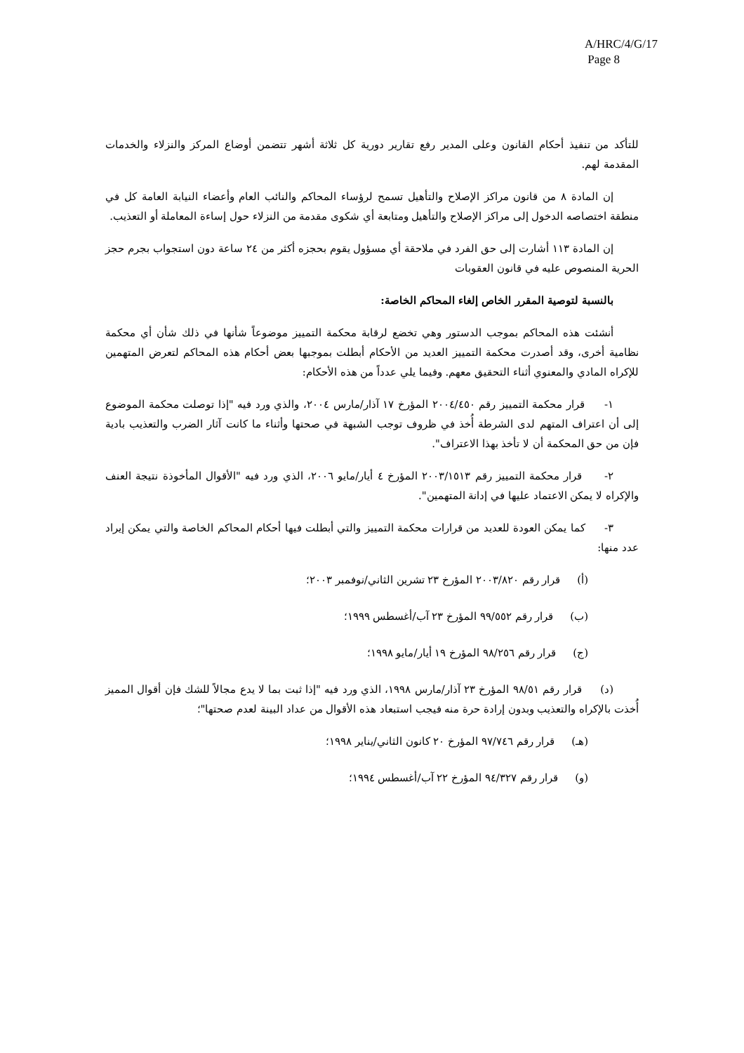A/HRC/4/G/17
Page 8
للتأكد من تنفيذ أحكام القانون وعلى المدير رفع تقارير دورية كل ثلاثة أشهر تتضمن أوضاع المركز والنزلاء والخدمات المقدمة لهم.
إن المادة ٨ من قانون مراكز الإصلاح والتأهيل تسمح لرؤساء المحاكم والنائب العام وأعضاء النيابة العامة كل في منطقة اختصاصه الدخول إلى مراكز الإصلاح والتأهيل ومتابعة أي شكوى مقدمة من النزلاء حول إساءة المعاملة أو التعذيب.
إن المادة ١١٣ أشارت إلى حق الفرد في ملاحقة أي مسؤول يقوم بحجزه أكثر من ٢٤ ساعة دون استجواب بجرم حجز الحرية المنصوص عليه في قانون العقوبات
بالنسبة لتوصية المقرر الخاص إلغاء المحاكم الخاصة:
أنشئت هذه المحاكم بموجب الدستور وهي تخضع لرقابة محكمة التمييز موضوعاً شأنها في ذلك شأن أي محكمة نظامية أخرى، وقد أصدرت محكمة التمييز العديد من الأحكام أبطلت بموجبها بعض أحكام هذه المحاكم لتعرض المتهمين للإكراه المادي والمعنوي أثناء التحقيق معهم. وفيما يلي عدداً من هذه الأحكام:
١- قرار محكمة التمييز رقم ٢٠٠٤/٤٥٠ المؤرخ ١٧ آذار/مارس ٢٠٠٤، والذي ورد فيه "إذا توصلت محكمة الموضوع إلى أن اعتراف المتهم لدى الشرطة أُخذ في ظروف توجب الشبهة في صحتها وأثناء ما كانت آثار الضرب والتعذيب بادية فإن من حق المحكمة أن لا تأخذ بهذا الاعتراف".
٢- قرار محكمة التمييز رقم ٢٠٠٣/١٥١٣ المؤرخ ٤ أيار/مايو ٢٠٠٦، الذي ورد فيه "الأقوال المأخوذة نتيجة العنف والإكراه لا يمكن الاعتماد عليها في إدانة المتهمين".
٣- كما يمكن العودة للعديد من قرارات محكمة التمييز والتي أبطلت فيها أحكام المحاكم الخاصة والتي يمكن إيراد عدد منها:
(أ) قرار رقم ٢٠٠٣/٨٢٠ المؤرخ ٢٣ تشرين الثاني/نوفمبر ٢٠٠٣؛
(ب) قرار رقم ٩٩/٥٥٢ المؤرخ ٢٣ آب/أغسطس ١٩٩٩؛
(ج) قرار رقم ٩٨/٢٥٦ المؤرخ ١٩ أيار/مايو ١٩٩٨؛
(د) قرار رقم ٩٨/٥١ المؤرخ ٢٣ آذار/مارس ١٩٩٨، الذي ورد فيه "إذا ثبت بما لا يدع مجالاً للشك فإن أقوال المميز أُخذت بالإكراه والتعذيب وبدون إرادة حرة منه فيجب استبعاد هذه الأقوال من عداد البينة لعدم صحتها"؛
(هـ) قرار رقم ٩٧/٧٤٦ المؤرخ ٢٠ كانون الثاني/يناير ١٩٩٨؛
(و) قرار رقم ٩٤/٣٢٧ المؤرخ ٢٢ آب/أغسطس ١٩٩٤؛